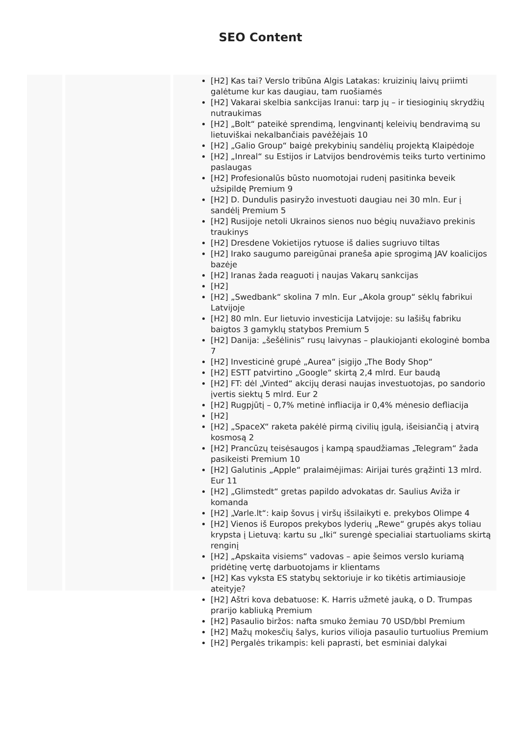SEO Content
[H2] Kas tai? Verslo tribūna Algis Latakas: kruizinių laivų priimti galėtume kur kas daugiau, tam ruošiamės
[H2] Vakarai skelbia sankcijas Iranui: tarp jų – ir tiesioginių skrydžių nutraukimas
[H2] „Bolt“ pateikė sprendimą, lengvinantį keleivių bendravimą su lietuviškai nekalbančiais pavėžėjais 10
[H2] „Galio Group“ baigė prekybinių sandėlių projektą Klaipėdoje
[H2] „Inreal“ su Estijos ir Latvijos bendrovėmis teiks turto vertinimo paslaugas
[H2] Profesionalūs būsto nuomotojai rudenį pasitinka beveik užsipildę Premium 9
[H2] D. Dundulis pasiryžo investuoti daugiau nei 30 mln. Eur į sandėlį Premium 5
[H2] Rusijoje netoli Ukrainos sienos nuo bėgių nuvažiavo prekinis traukinys
[H2] Dresdene Vokietijos rytuose iš dalies sugriuvo tiltas
[H2] Irako saugumo pareigūnai praneša apie sprogimą JAV koalicijos bazėje
[H2] Iranas žada reaguoti į naujas Vakarų sankcijas
[H2]
[H2] „Swedbank“ skolina 7 mln. Eur „Akola group“ sėklų fabrikui Latvijoje
[H2] 80 mln. Eur lietuvio investicija Latvijoje: su lašišų fabriku baigtos 3 gamyklų statybos Premium 5
[H2] Danija: „šešėlinis“ rusų laivynas – plaukiojanti ekologinė bomba 7
[H2] Investicinė grupė „Aurea“ įsigijo „The Body Shop“
[H2] ESTT patvirtino „Google“ skirtą 2,4 mlrd. Eur baudą
[H2] FT: dėl „Vinted“ akcijų derasi naujas investuotojas, po sandorio įvertis siektų 5 mlrd. Eur 2
[H2] Rugpjūtį – 0,7% metinė infliacija ir 0,4% mėnesio defliacija
[H2]
[H2] „SpaceX“ raketa pakėlė pirmą civilių įgulą, išeisiančią į atvirą kosmosą 2
[H2] Prancūzų teisėsaugos į kampą spaudžiamas „Telegram“ žada pasikeisti Premium 10
[H2] Galutinis „Apple“ pralaimėjimas: Airijai turės grąžinti 13 mlrd. Eur 11
[H2] „Glimstedt“ gretas papildo advokatas dr. Saulius Aviža ir komanda
[H2] „Varle.lt“: kaip šovus į viršų išsilaikyti e. prekybos Olimpe 4
[H2] Vienos iš Europos prekybos lyderių „Rewe“ grupės akys toliau krypsta į Lietuvą: kartu su „Iki“ surengė specialiai startuoliams skirtą renginį
[H2] „Apskaita visiems“ vadovas – apie šeimos verslo kuriamą pridėtinę vertę darbuotojams ir klientams
[H2] Kas vyksta ES statybų sektoriuje ir ko tikėtis artimiausioje ateityje?
[H2] Aštri kova debatuose: K. Harris užmetė jauką, o D. Trumpas prarijo kabliuką Premium
[H2] Pasaulio biržos: nafta smuko žemiau 70 USD/bbl Premium
[H2] Mažų mokesčių šalys, kurios vilioja pasaulio turtuolius Premium
[H2] Pergalės trikampis: keli paprasti, bet esminiai dalykai